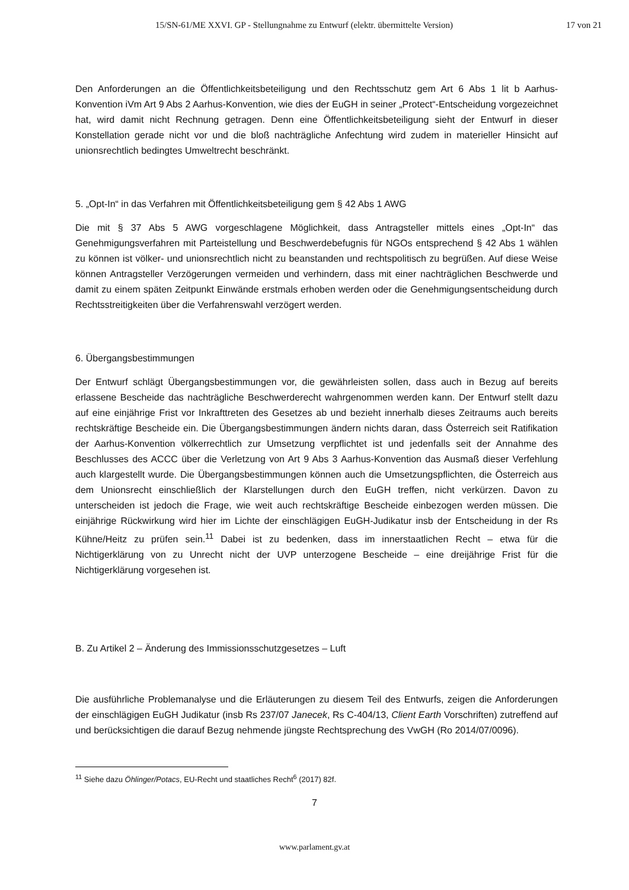15/SN-61/ME XXVI. GP - Stellungnahme zu Entwurf (elektr. übermittelte Version) 17 von 21
Den Anforderungen an die Öffentlichkeitsbeteiligung und den Rechtsschutz gem Art 6 Abs 1 lit b Aarhus-Konvention iVm Art 9 Abs 2 Aarhus-Konvention, wie dies der EuGH in seiner „Protect“-Entscheidung vorgezeichnet hat, wird damit nicht Rechnung getragen. Denn eine Öffentlichkeitsbeteiligung sieht der Entwurf in dieser Konstellation gerade nicht vor und die bloß nachträgliche Anfechtung wird zudem in materieller Hinsicht auf unionsrechtlich bedingtes Umweltrecht beschränkt.
5. „Opt-In“ in das Verfahren mit Öffentlichkeitsbeteiligung gem § 42 Abs 1 AWG
Die mit § 37 Abs 5 AWG vorgeschlagene Möglichkeit, dass Antragsteller mittels eines „Opt-In“ das Genehmigungsverfahren mit Parteistellung und Beschwerdebefugnis für NGOs entsprechend § 42 Abs 1 wählen zu können ist völker- und unionsrechtlich nicht zu beanstanden und rechtspolitisch zu begrüßen. Auf diese Weise können Antragsteller Verzögerungen vermeiden und verhindern, dass mit einer nachträglichen Beschwerde und damit zu einem späten Zeitpunkt Einwände erstmals erhoben werden oder die Genehmigungsentscheidung durch Rechtsstreitigkeiten über die Verfahrenswahl verzögert werden.
6. Übergangsbestimmungen
Der Entwurf schlägt Übergangsbestimmungen vor, die gewährleisten sollen, dass auch in Bezug auf bereits erlassene Bescheide das nachträgliche Beschwerderecht wahrgenommen werden kann. Der Entwurf stellt dazu auf eine einjährige Frist vor Inkrafttreten des Gesetzes ab und bezieht innerhalb dieses Zeitraums auch bereits rechtskräftige Bescheide ein. Die Übergangsbestimmungen ändern nichts daran, dass Österreich seit Ratifikation der Aarhus-Konvention völkerrechtlich zur Umsetzung verpflichtet ist und jedenfalls seit der Annahme des Beschlusses des ACCC über die Verletzung von Art 9 Abs 3 Aarhus-Konvention das Ausmaß dieser Verfehlung auch klargestellt wurde. Die Übergangsbestimmungen können auch die Umsetzungspflichten, die Österreich aus dem Unionsrecht einschließlich der Klarstellungen durch den EuGH treffen, nicht verkürzen. Davon zu unterscheiden ist jedoch die Frage, wie weit auch rechtskräftige Bescheide einbezogen werden müssen. Die einjährige Rückwirkung wird hier im Lichte der einschlägigen EuGH-Judikatur insb der Entscheidung in der Rs Kühne/Heitz zu prüfen sein.<sup>11</sup> Dabei ist zu bedenken, dass im innerstaatlichen Recht – etwa für die Nichtigerklärung von zu Unrecht nicht der UVP unterzogene Bescheide – eine dreijährige Frist für die Nichtigerklärung vorgesehen ist.
B. Zu Artikel 2 – Änderung des Immissionsschutzgesetzes – Luft
Die ausführliche Problemanalyse und die Erläuterungen zu diesem Teil des Entwurfs, zeigen die Anforderungen der einschlägigen EuGH Judikatur (insb Rs 237/07 Janecek, Rs C-404/13, Client Earth Vorschriften) zutreffend auf und berücksichtigen die darauf Bezug nehmende jüngste Rechtsprechung des VwGH (Ro 2014/07/0096).
<sup>11</sup> Siehe dazu Öhlinger/Potacs, EU-Recht und staatliches Recht<sup>6</sup> (2017) 82f.
7
www.parlament.gv.at